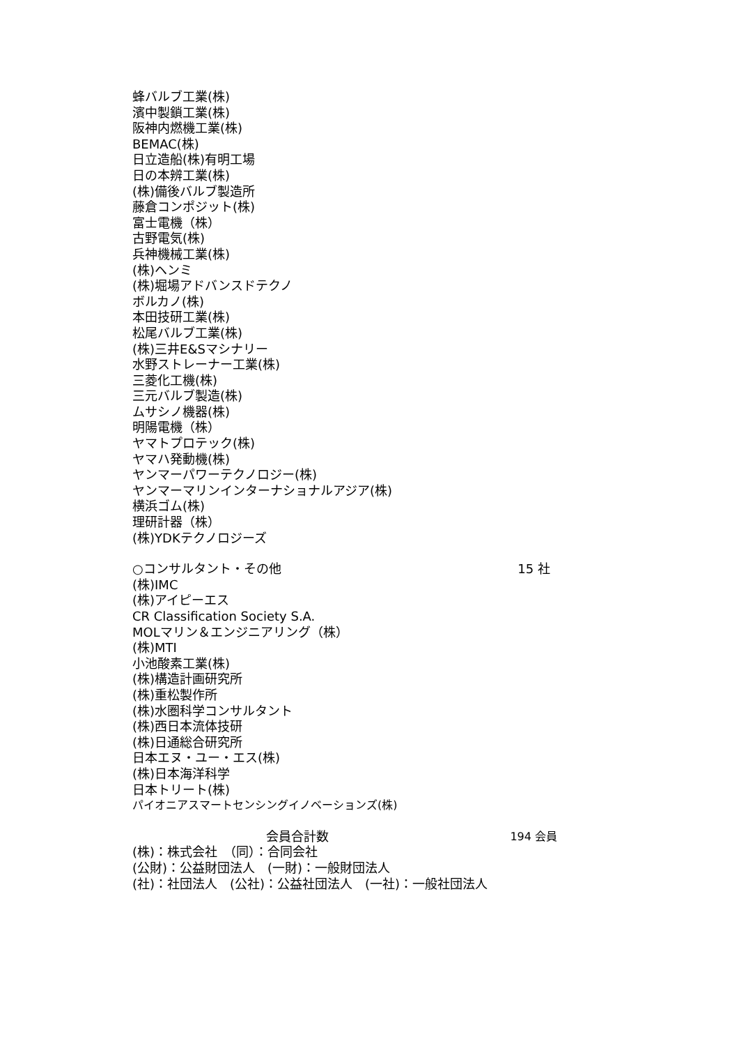蜂バルブ工業(株)
濱中製鎖工業(株)
阪神内燃機工業(株)
BEMAC(株)
日立造船(株)有明工場
日の本辨工業(株)
(株)備後バルブ製造所
藤倉コンポジット(株)
富士電機（株）
古野電気(株)
兵神機械工業(株)
(株)ヘンミ
(株)堀場アドバンスドテクノ
ボルカノ(株)
本田技研工業(株)
松尾バルブ工業(株)
(株)三井E&Sマシナリー
水野ストレーナー工業(株)
三菱化工機(株)
三元バルブ製造(株)
ムサシノ機器(株)
明陽電機（株）
ヤマトプロテック(株)
ヤマハ発動機(株)
ヤンマーパワーテクノロジー(株)
ヤンマーマリンインターナショナルアジア(株)
横浜ゴム(株)
理研計器（株）
(株)YDKテクノロジーズ
○コンサルタント・その他 15 社
(株)IMC
(株)アイピーエス
CR Classification Society S.A.
MOLマリン＆エンジニアリング（株）
(株)MTI
小池酸素工業(株)
(株)構造計画研究所
(株)重松製作所
(株)水圏科学コンサルタント
(株)西日本流体技研
(株)日通総合研究所
日本エヌ・ユー・エス(株)
(株)日本海洋科学
日本トリート(株)
パイオニアスマートセンシングイノベーションズ(株)
会員合計数 194 会員
(株)：株式会社　（同）：合同会社
(公財)：公益財団法人　(一財)：一般財団法人
(社)：社団法人　(公社)：公益社団法人　(一社)：一般社団法人